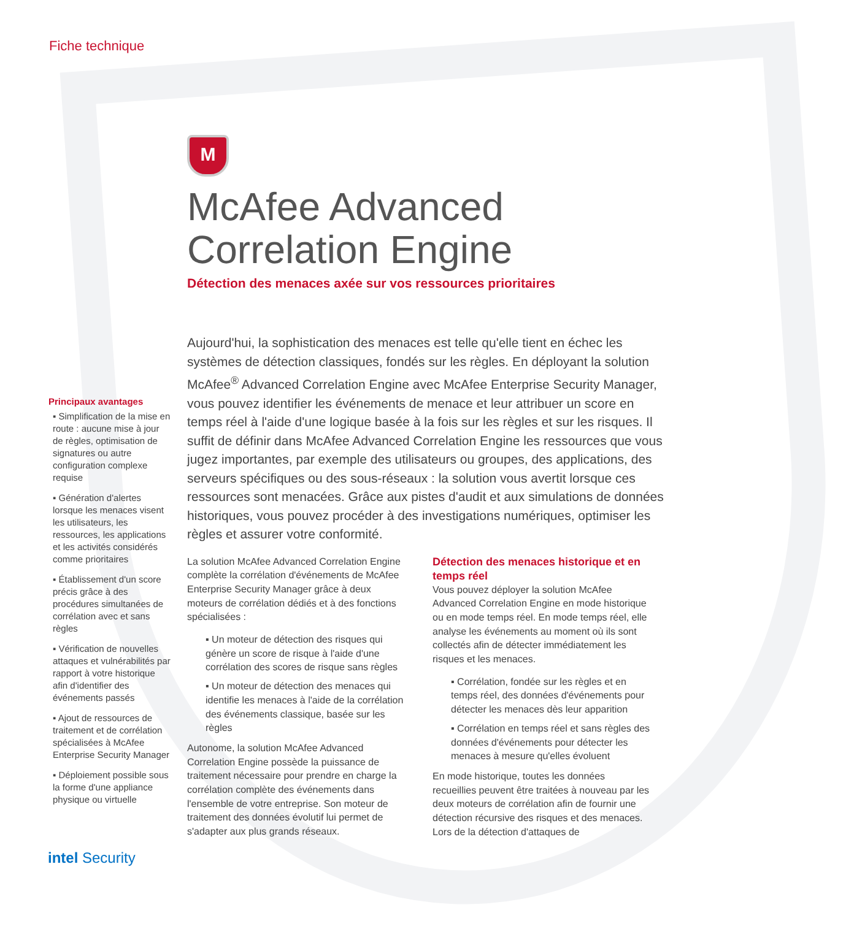Fiche technique
Principaux avantages
▪ Simplification de la mise en route : aucune mise à jour de règles, optimisation de signatures ou autre configuration complexe requise
▪ Génération d'alertes lorsque les menaces visent les utilisateurs, les ressources, les applications et les activités considérés comme prioritaires
▪ Établissement d'un score précis grâce à des procédures simultanées de corrélation avec et sans règles
▪ Vérification de nouvelles attaques et vulnérabilités par rapport à votre historique afin d'identifier des événements passés
▪ Ajout de ressources de traitement et de corrélation spécialisées à McAfee Enterprise Security Manager
▪ Déploiement possible sous la forme d'une appliance physique ou virtuelle
intel Security
M
McAfee Advanced Correlation Engine
Détection des menaces axée sur vos ressources prioritaires
Aujourd'hui, la sophistication des menaces est telle qu'elle tient en échec les systèmes de détection classiques, fondés sur les règles. En déployant la solution McAfee<sup>®</sup> Advanced Correlation Engine avec McAfee Enterprise Security Manager, vous pouvez identifier les événements de menace et leur attribuer un score en temps réel à l'aide d'une logique basée à la fois sur les règles et sur les risques. Il suffit de définir dans McAfee Advanced Correlation Engine les ressources que vous jugez importantes, par exemple des utilisateurs ou groupes, des applications, des serveurs spécifiques ou des sous-réseaux : la solution vous avertit lorsque ces ressources sont menacées. Grâce aux pistes d'audit et aux simulations de données historiques, vous pouvez procéder à des investigations numériques, optimiser les règles et assurer votre conformité.
La solution McAfee Advanced Correlation Engine complète la corrélation d'événements de McAfee Enterprise Security Manager grâce à deux moteurs de corrélation dédiés et à des fonctions spécialisées :
▪ Un moteur de détection des risques qui génère un score de risque à l'aide d'une corrélation des scores de risque sans règles
▪ Un moteur de détection des menaces qui identifie les menaces à l'aide de la corrélation des événements classique, basée sur les règles
Autonome, la solution McAfee Advanced Correlation Engine possède la puissance de traitement nécessaire pour prendre en charge la corrélation complète des événements dans l'ensemble de votre entreprise. Son moteur de traitement des données évolutif lui permet de s'adapter aux plus grands réseaux.
Détection des menaces historique et en temps réel
Vous pouvez déployer la solution McAfee Advanced Correlation Engine en mode historique ou en mode temps réel. En mode temps réel, elle analyse les événements au moment où ils sont collectés afin de détecter immédiatement les risques et les menaces.
▪ Corrélation, fondée sur les règles et en temps réel, des données d'événements pour détecter les menaces dès leur apparition
▪ Corrélation en temps réel et sans règles des données d'événements pour détecter les menaces à mesure qu'elles évoluent
En mode historique, toutes les données recueillies peuvent être traitées à nouveau par les deux moteurs de corrélation afin de fournir une détection récursive des risques et des menaces. Lors de la détection d'attaques de